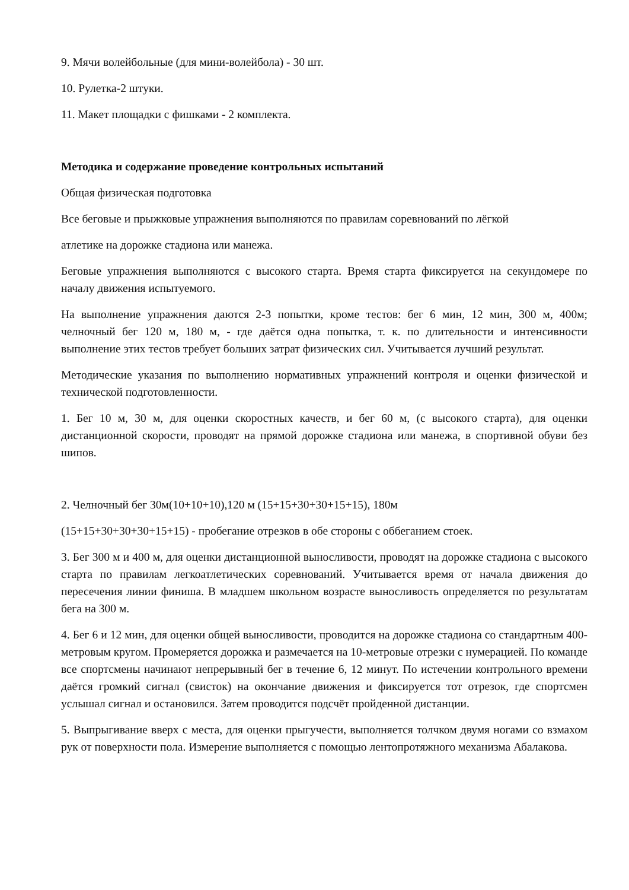9. Мячи волейбольные (для мини-волейбола) - 30 шт.
10. Рулетка-2 штуки.
11. Макет площадки с фишками - 2 комплекта.
Методика и содержание проведение контрольных испытаний
Общая физическая подготовка
Все беговые и прыжковые упражнения выполняются по правилам соревнований по лёгкой
атлетике на дорожке стадиона или манежа.
Беговые упражнения выполняются с высокого старта. Время старта фиксируется на секундомере по началу движения испытуемого.
На выполнение упражнения даются 2-3 попытки, кроме тестов: бег 6 мин, 12 мин, 300 м, 400м; челночный бег 120 м, 180 м, - где даётся одна попытка, т. к. по длительности и интенсивности выполнение этих тестов требует больших затрат физических сил. Учитывается лучший результат.
Методические указания по выполнению нормативных упражнений контроля и оценки физической и технической подготовленности.
1. Бег 10 м, 30 м, для оценки скоростных качеств, и бег 60 м, (с высокого старта), для оценки дистанционной скорости, проводят на прямой дорожке стадиона или манежа, в спортивной обуви без шипов.
2. Челночный бег 30м(10+10+10),120 м (15+15+30+30+15+15), 180м
(15+15+30+30+30+15+15) - пробегание отрезков в обе стороны с оббеганием стоек.
3. Бег 300 м и 400 м, для оценки дистанционной выносливости, проводят на дорожке стадиона с высокого старта по правилам легкоатлетических соревнований. Учитывается время от начала движения до пересечения линии финиша. В младшем школьном возрасте выносливость определяется по результатам бега на 300 м.
4. Бег 6 и 12 мин, для оценки общей выносливости, проводится на дорожке стадиона со стандартным 400-метровым кругом. Промеряется дорожка и размечается на 10-метровые отрезки с нумерацией. По команде все спортсмены начинают непрерывный бег в течение 6, 12 минут. По истечении контрольного времени даётся громкий сигнал (свисток) на окончание движения и фиксируется тот отрезок, где спортсмен услышал сигнал и остановился. Затем проводится подсчёт пройденной дистанции.
5. Выпрыгивание вверх с места, для оценки прыгучести, выполняется толчком двумя ногами со взмахом рук от поверхности пола. Измерение выполняется с помощью лентопротяжного механизма Абалакова.